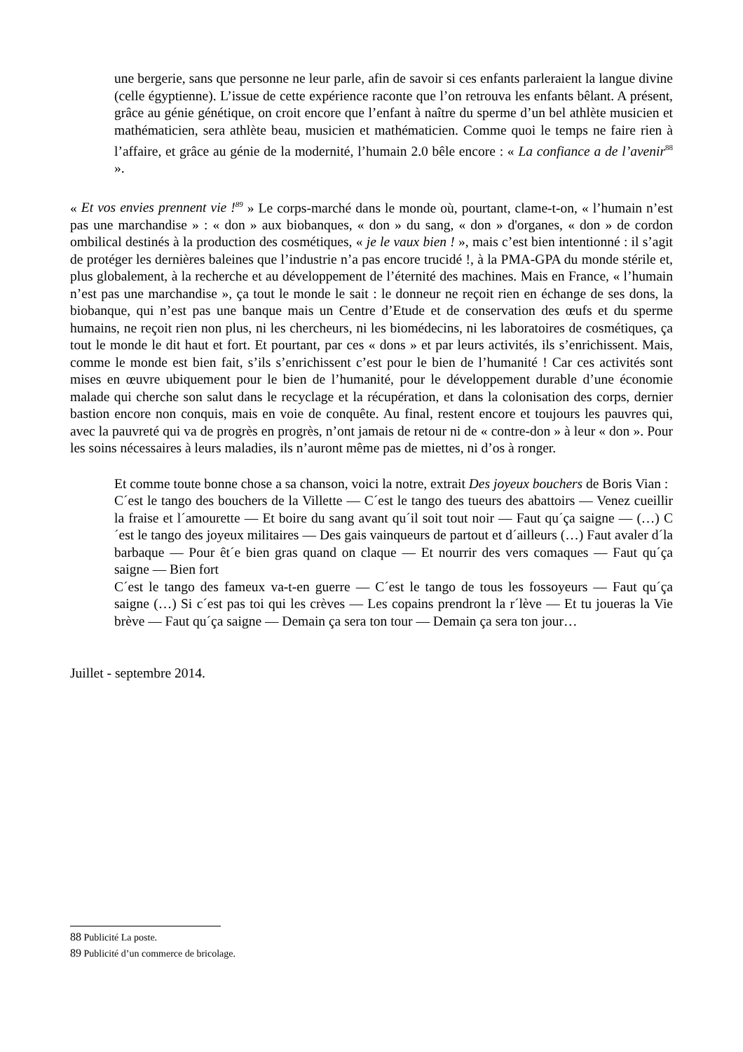une bergerie, sans que personne ne leur parle, afin de savoir si ces enfants parleraient la langue divine (celle égyptienne). L’issue de cette expérience raconte que l’on retrouva les enfants bêlant. A présent, grâce au génie génétique, on croit encore que l’enfant à naître du sperme d’un bel athlète musicien et mathématicien, sera athlète beau, musicien et mathématicien. Comme quoi le temps ne faire rien à l’affaire, et grâce au génie de la modernité, l’humain 2.0 bêle encore : « La confiance a de l’avenir<sup>88</sup> ».
« Et vos envies prennent vie !<sup>89</sup> » Le corps-marché dans le monde où, pourtant, clame-t-on, « l’humain n’est pas une marchandise » : « don » aux biobanques, « don » du sang, « don » d'organes, « don » de cordon ombilical destinés à la production des cosmétiques, « je le vaux bien ! », mais c’est bien intentionné : il s’agit de protéger les dernières baleines que l’industrie n’a pas encore trucidé !, à la PMA-GPA du monde stérile et, plus globalement, à la recherche et au développement de l’éternité des machines. Mais en France, « l’humain n’est pas une marchandise », ça tout le monde le sait : le donneur ne reçoit rien en échange de ses dons, la biobanque, qui n’est pas une banque mais un Centre d’Etude et de conservation des œufs et du sperme humains, ne reçoit rien non plus, ni les chercheurs, ni les biomédecins, ni les laboratoires de cosmétiques, ça tout le monde le dit haut et fort. Et pourtant, par ces « dons » et par leurs activités, ils s’enrichissent. Mais, comme le monde est bien fait, s’ils s’enrichissent c’est pour le bien de l’humanité ! Car ces activités sont mises en œuvre ubiquement pour le bien de l’humanité, pour le développement durable d’une économie malade qui cherche son salut dans le recyclage et la récupération, et dans la colonisation des corps, dernier bastion encore non conquis, mais en voie de conquête. Au final, restent encore et toujours les pauvres qui, avec la pauvreté qui va de progrès en progrès, n’ont jamais de retour ni de « contre-don » à leur « don ». Pour les soins nécessaires à leurs maladies, ils n’auront même pas de miettes, ni d’os à ronger.
Et comme toute bonne chose a sa chanson, voici la notre, extrait Des joyeux bouchers de Boris Vian :
C´est le tango des bouchers de la Villette — C´est le tango des tueurs des abattoirs — Venez cueillir la fraise et l´amourette — Et boire du sang avant qu´il soit tout noir — Faut qu´ça saigne — (…) C´est le tango des joyeux militaires — Des gais vainqueurs de partout et d´ailleurs (…) Faut avaler d´la barbaque — Pour êt´e bien gras quand on claque — Et nourrir des vers comaques — Faut qu´ça saigne — Bien fort
C´est le tango des fameux va-t-en guerre — C´est le tango de tous les fossoyeurs — Faut qu´ça saigne (…) Si c´est pas toi qui les crèves — Les copains prendront la r´lève — Et tu joueras la Vie brève — Faut qu´ça saigne — Demain ça sera ton tour — Demain ça sera ton jour…
Juillet - septembre 2014.
88 Publicité La poste.
89 Publicité d’un commerce de bricolage.